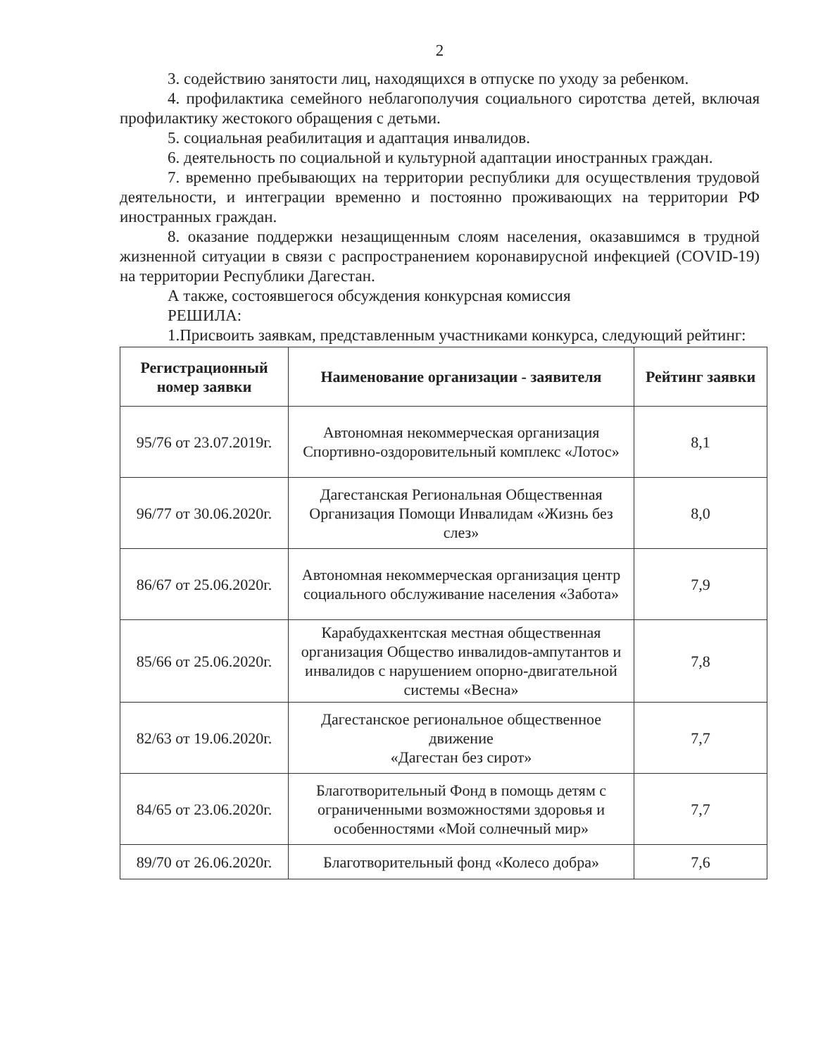2
3. содействию занятости лиц, находящихся в отпуске по уходу за ребенком.
4. профилактика семейного неблагополучия социального сиротства детей, включая профилактику жестокого обращения с детьми.
5. социальная реабилитация и адаптация инвалидов.
6. деятельность по социальной и культурной адаптации иностранных граждан.
7. временно пребывающих на территории республики для осуществления трудовой деятельности, и интеграции временно и постоянно проживающих на территории РФ иностранных граждан.
8. оказание поддержки незащищенным слоям населения, оказавшимся в трудной жизненной ситуации в связи с распространением коронавирусной инфекцией (COVID-19) на территории Республики Дагестан.
А также, состоявшегося обсуждения конкурсная комиссия
РЕШИЛА:
1.Присвоить заявкам, представленным участниками конкурса, следующий рейтинг:
| Регистрационный номер заявки | Наименование организации - заявителя | Рейтинг заявки |
| --- | --- | --- |
| 95/76 от 23.07.2019г. | Автономная некоммерческая организация Спортивно-оздоровительный комплекс «Лотос» | 8,1 |
| 96/77 от 30.06.2020г. | Дагестанская Региональная Общественная Организация Помощи Инвалидам «Жизнь без слез» | 8,0 |
| 86/67 от 25.06.2020г. | Автономная некоммерческая организация центр социального обслуживание населения «Забота» | 7,9 |
| 85/66 от 25.06.2020г. | Карабудахкентская местная общественная организация Общество инвалидов-ампутантов и инвалидов с нарушением опорно-двигательной системы «Весна» | 7,8 |
| 82/63 от 19.06.2020г. | Дагестанское региональное общественное движение «Дагестан без сирот» | 7,7 |
| 84/65 от 23.06.2020г. | Благотворительный Фонд в помощь детям с ограниченными возможностями здоровья и особенностями «Мой солнечный мир» | 7,7 |
| 89/70 от 26.06.2020г. | Благотворительный фонд «Колесо добра» | 7,6 |